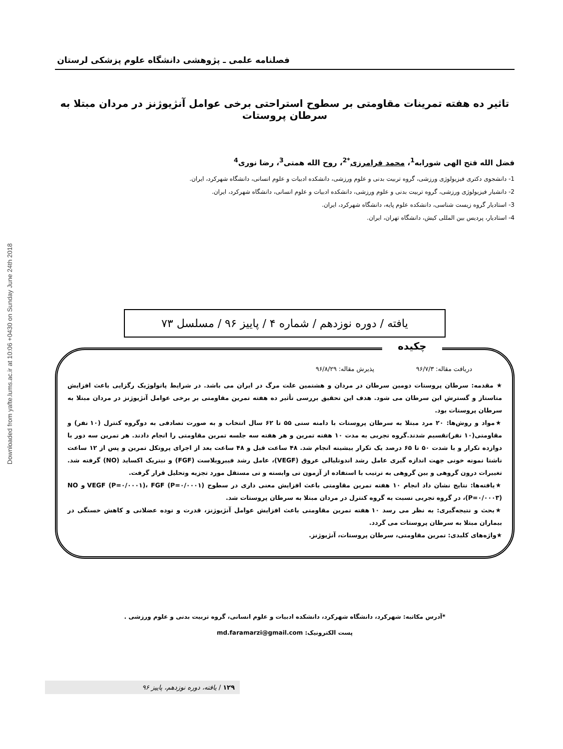Downloaded from yafte.lums.ac.ir at 10:06 +0430 on Sunday June 24th 2018
فصلنامه علمی ـ پژوهشی دانشگاه علوم پزشکی لرستان
تاثیر ده هفته تمرینات مقاومتی بر سطوح استراحتی برخی عوامل آنژیوژنز در مردان مبتلا به سرطان پروستات
فضل الله فتح الهی شورابه<sup>1</sup>، محمد فرامرزی<sup>*2</sup>، روح الله همتی<sup>3</sup>، رضا نوری<sup>4</sup>
1- دانشجوی دکتری فیزیولوژی ورزشی، گروه تربیت بدنی و علوم ورزشی، دانشکده ادبیات و علوم انسانی، دانشگاه شهرکرد، ایران.
2- دانشیار فیزیولوژی ورزشی، گروه تربیت بدنی و علوم ورزشی، دانشکده ادبیات و علوم انسانی، دانشگاه شهرکرد، ایران.
3- استادیار گروه زیست شناسی، دانشکده علوم پایه، دانشگاه شهرکرد، ایران.
4- استادیار، پردیس بین المللی کیش، دانشگاه تهران، ایران.
یافته / دوره نوزدهم / شماره ۴ / پاییز ۹۶ / مسلسل ۷۳
چکیده
دریافت مقاله: ۹۶/۷/۳ پذیرش مقاله: ۹۶/۸/۲۹
★ مقدمه: سرطان پروستات دومین سرطان در مردان و هشتمین علت مرگ در ایران می باشد. در شرایط پاتولوژیک رگزایی باعث افزایش متاستاز و گسترش این سرطان می شود. هدف این تحقیق بررسی تأثیر ده هفته تمرین مقاومتی بر برخی عوامل آنژیوژنز در مردان مبتلا به سرطان پروستات بود.
★مواد و روش‌ها: ۲۰ مرد مبتلا به سرطان پروستات با دامنه سنی ۵۵ تا ۶۲ سال انتخاب و به صورت تصادفی به دوگروه کنترل (۱۰ نفر) و مقاومتی(۱۰ نفر)تقسیم شدند.گروه تجربی به مدت ۱۰ هفته تمرین و هر هفته سه جلسه تمرین مقاومتی را انجام دادند. هر تمرین سه دور با دوازده تکرار و با شدت ۵۰ تا ۶۵ درصد یک تکرار بیشینه انجام شد. ۴۸ ساعت قبل و ۴۸ ساعت بعد از اجرای پروتکل تمرین و پس از ۱۲ ساعت ناشتا نمونه خونی جهت اندازه گیری عامل رشد اندوتلیالی عروق (VEGF)، عامل رشد فیبروبلاست (FGF) و نیتریک اکساید (NO) گرفته شد. تغییرات درون گروهی و بین گروهی به ترتیب با استفاده از آزمون تی وابسته و تی مستقل مورد تجزیه وتحلیل قرار گرفت.
★یافته‌ها: نتایج نشان داد انجام ۱۰ هفته تمرین مقاومتی باعث افزایش معنی داری در سطوح VEGF (P=۰/۰۰۰۱)، FGF (P=۰/۰۰۰۱) و NO (P=۰/۰۰۰۳)، در گروه تجربی نسبت به گروه کنترل در مردان مبتلا به سرطان پروستات شد.
★بحث و نتیجه‌گیری: به نظر می رسد ۱۰ هفته تمرین مقاومتی باعث افزایش عوامل آنژیوژنز، قدرت و توده عضلانی و کاهش خستگی در بیماران مبتلا به سرطان پروستات می گردد.
★واژه‌های کلیدی: تمرین مقاومتی، سرطان پروستات، آنژیوژنز.
*آدرس مکاتبه: شهرکرد، دانشگاه شهرکرد، دانشکده ادبیات و علوم انسانی، گروه تربیت بدنی و علوم ورزشی .
پست الکترونیک: md.faramarzi@gmail.com
۱۲۹ / یافته، دوره نوزدهم، پاییز ۹۶